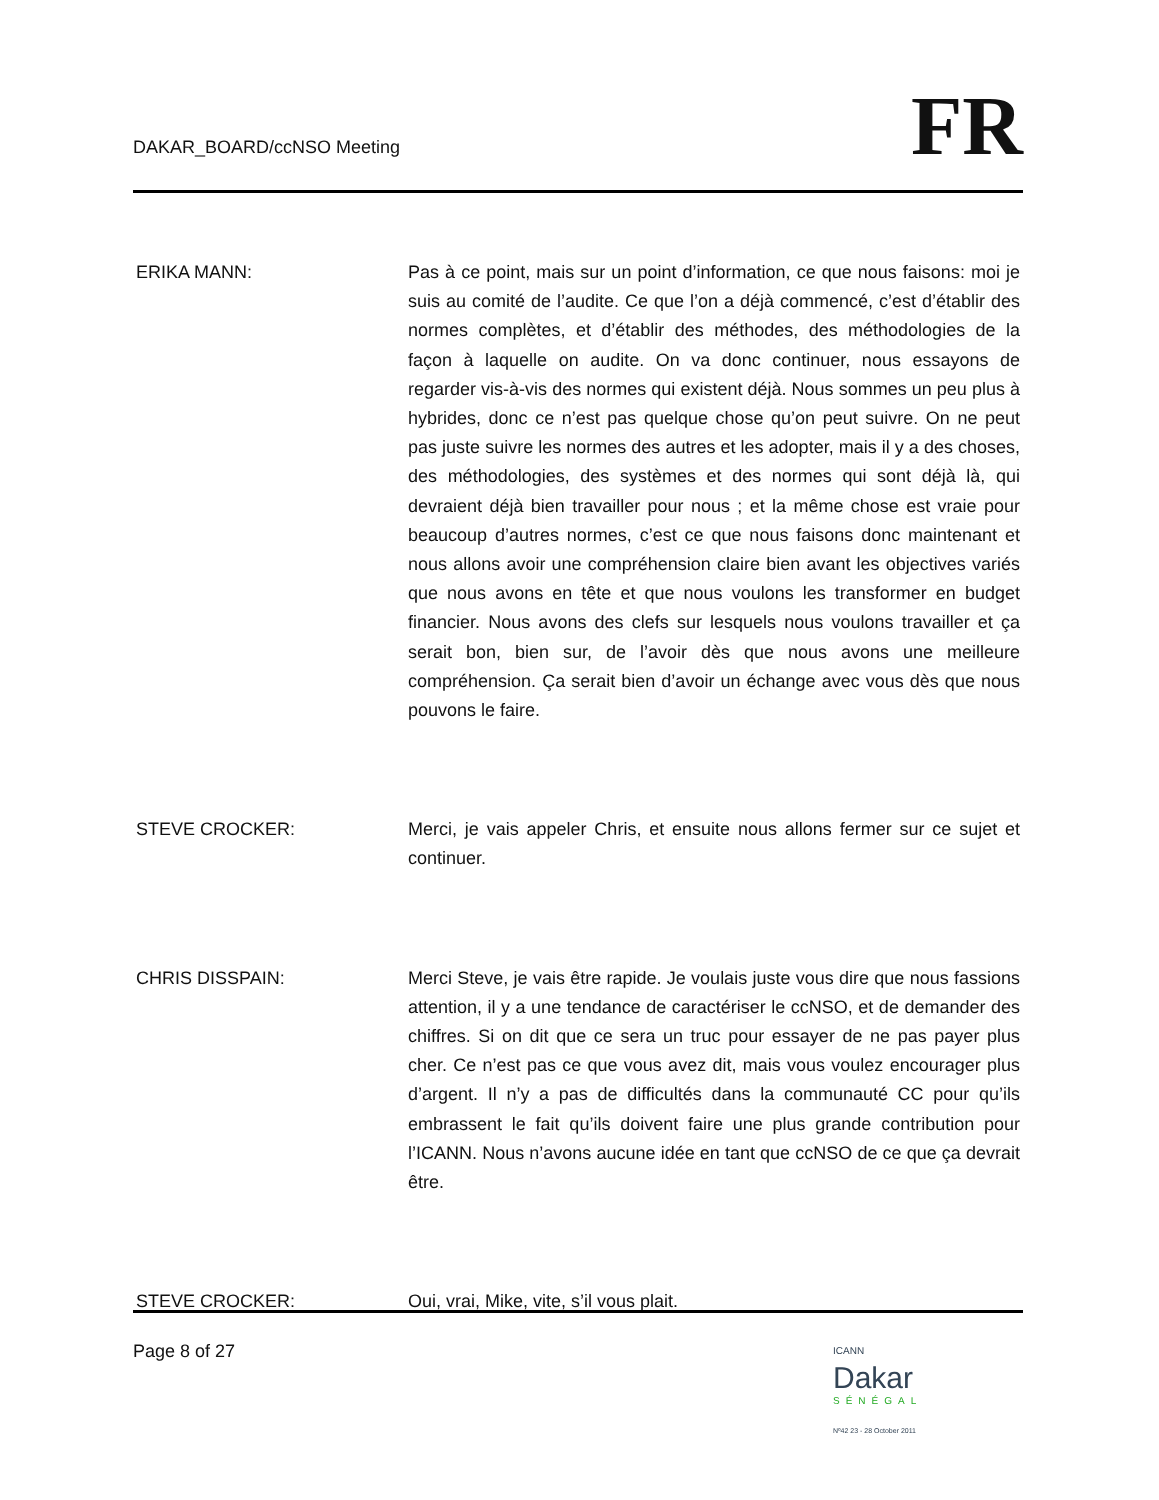DAKAR_BOARD/ccNSO Meeting
FR
ERIKA MANN: Pas à ce point, mais sur un point d’information, ce que nous faisons: moi je suis au comité de l’audite. Ce que l’on a déjà commencé, c’est d’établir des normes complètes, et d’établir des méthodes, des méthodologies de la façon à laquelle on audite. On va donc continuer, nous essayons de regarder vis-à-vis des normes qui existent déjà. Nous sommes un peu plus à hybrides, donc ce n’est pas quelque chose qu’on peut suivre. On ne peut pas juste suivre les normes des autres et les adopter, mais il y a des choses, des méthodologies, des systèmes et des normes qui sont déjà là, qui devraient déjà bien travailler pour nous ; et la même chose est vraie pour beaucoup d’autres normes, c’est ce que nous faisons donc maintenant et nous allons avoir une compréhension claire bien avant les objectives variés que nous avons en tête et que nous voulons les transformer en budget financier. Nous avons des clefs sur lesquels nous voulons travailler et ça serait bon, bien sur, de l’avoir dès que nous avons une meilleure compréhension. Ça serait bien d’avoir un échange avec vous dès que nous pouvons le faire.
STEVE CROCKER: Merci, je vais appeler Chris, et ensuite nous allons fermer sur ce sujet et continuer.
CHRIS DISSPAIN: Merci Steve, je vais être rapide. Je voulais juste vous dire que nous fassions attention, il y a une tendance de caractériser le ccNSO, et de demander des chiffres. Si on dit que ce sera un truc pour essayer de ne pas payer plus cher. Ce n’est pas ce que vous avez dit, mais vous voulez encourager plus d’argent. Il n’y a pas de difficultés dans la communauté CC pour qu’ils embrassent le fait qu’ils doivent faire une plus grande contribution pour l’ICANN. Nous n’avons aucune idée en tant que ccNSO de ce que ça devrait être.
STEVE CROCKER: Oui, vrai, Mike, vite, s’il vous plait.
Page 8 of 27
ICANN
Dakar
SÉNÉGAL
Nº42 23 - 28 October 2011